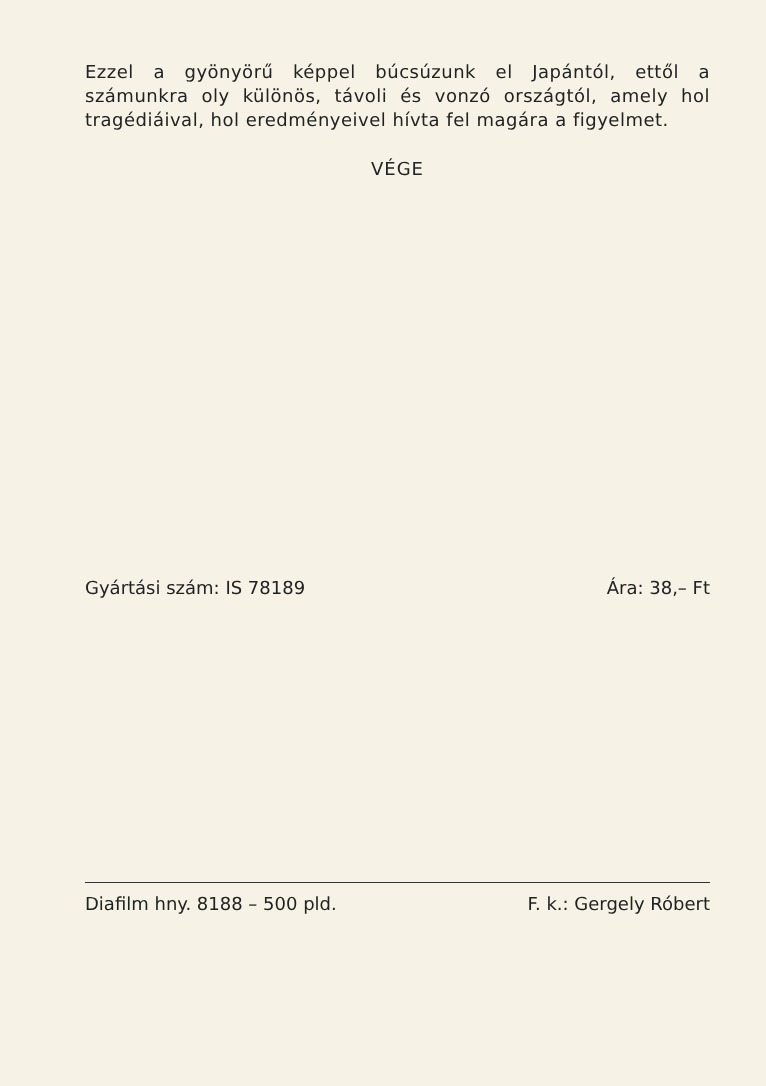Ezzel a gyönyörű képpel búcsúzunk el Japántól, ettől a számunkra oly különös, távoli és vonzó országtól, amely hol tragédiáival, hol eredményeivel hívta fel magára a figyelmet.
VÉGE
Gyártási szám: IS 78189 Ára: 38,– Ft
Diafilm hny. 8188 – 500 pld. F. k.: Gergely Róbert